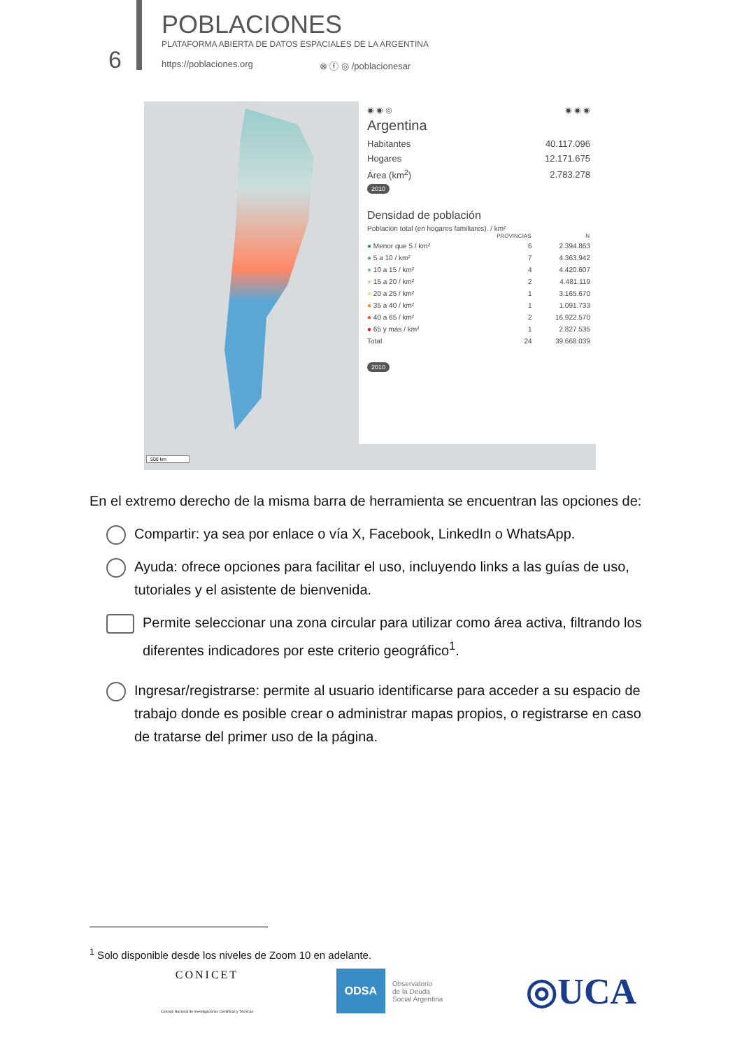6
POBLACIONES
PLATAFORMA ABIERTA DE DATOS ESPACIALES DE LA ARGENTINA
https://poblaciones.org ⊗ ⓕ ◎ /poblacionesar
500 km
◉ ◉ ◎ ◉ ◉ ◉
Argentina
| Habitantes | 40.117.096 |
| Hogares | 12.171.675 |
| Área (km<sup>2</sup>) | 2.783.278 |
2010
Densidad de población
Población total (en hogares familiares). / km²
| | PROVINCIAS | N |
| --- | --- | --- |
| ● Menor que 5 / km² | 6 | 2.394.863 |
| ● 5 a 10 / km² | 7 | 4.363.942 |
| ● 10 a 15 / km² | 4 | 4.420.607 |
| ● 15 a 20 / km² | 2 | 4.481.119 |
| ● 20 a 25 / km² | 1 | 3.165.670 |
| ● 35 a 40 / km² | 1 | 1.091.733 |
| ● 40 a 65 / km² | 2 | 16.922.570 |
| ● 65 y más / km² | 1 | 2.827.535 |
| Total | 24 | 39.668.039 |
2010
En el extremo derecho de la misma barra de herramienta se encuentran las opciones de:
Compartir: ya sea por enlace o vía X, Facebook, LinkedIn o WhatsApp.
Ayuda: ofrece opciones para facilitar el uso, incluyendo links a las guías de uso, tutoriales y el asistente de bienvenida.
Permite seleccionar una zona circular para utilizar como área activa, filtrando los diferentes indicadores por este criterio geográfico<sup>1</sup>.
Ingresar/registrarse: permite al usuario identificarse para acceder a su espacio de trabajo donde es posible crear o administrar mapas propios, o registrarse en caso de tratarse del primer uso de la página.
<sup>1</sup> Solo disponible desde los niveles de Zoom 10 en adelante.
CONICET
Consejo Nacional de Investigaciones Científicas y Técnicas
ODSA
Observatorio
de la Deuda
Social Argentina
◎UCA